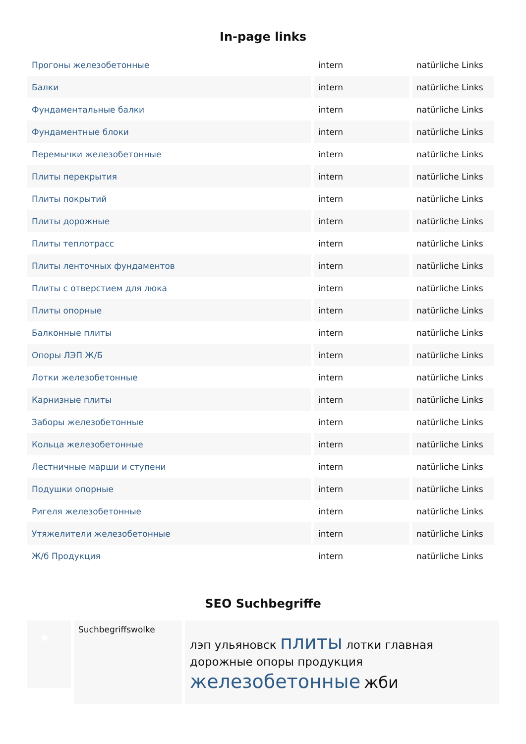In-page links
| Прогоны железобетонные | intern | natürliche Links |
| Балки | intern | natürliche Links |
| Фундаментальные балки | intern | natürliche Links |
| Фундаментные блоки | intern | natürliche Links |
| Перемычки железобетонные | intern | natürliche Links |
| Плиты перекрытия | intern | natürliche Links |
| Плиты покрытий | intern | natürliche Links |
| Плиты дорожные | intern | natürliche Links |
| Плиты теплотрасс | intern | natürliche Links |
| Плиты ленточных фундаментов | intern | natürliche Links |
| Плиты с отверстием для люка | intern | natürliche Links |
| Плиты опорные | intern | natürliche Links |
| Балконные плиты | intern | natürliche Links |
| Опоры ЛЭП Ж/Б | intern | natürliche Links |
| Лотки железобетонные | intern | natürliche Links |
| Карнизные плиты | intern | natürliche Links |
| Заборы железобетонные | intern | natürliche Links |
| Кольца железобетонные | intern | natürliche Links |
| Лестничные марши и ступени | intern | natürliche Links |
| Подушки опорные | intern | natürliche Links |
| Ригеля железобетонные | intern | natürliche Links |
| Утяжелители железобетонные | intern | natürliche Links |
| Ж/б Продукция | intern | natürliche Links |
SEO Suchbegriffe
Suchbegriffswolke
лэп ульяновск плиты лотки главная дорожные опоры продукция железобетонные жби